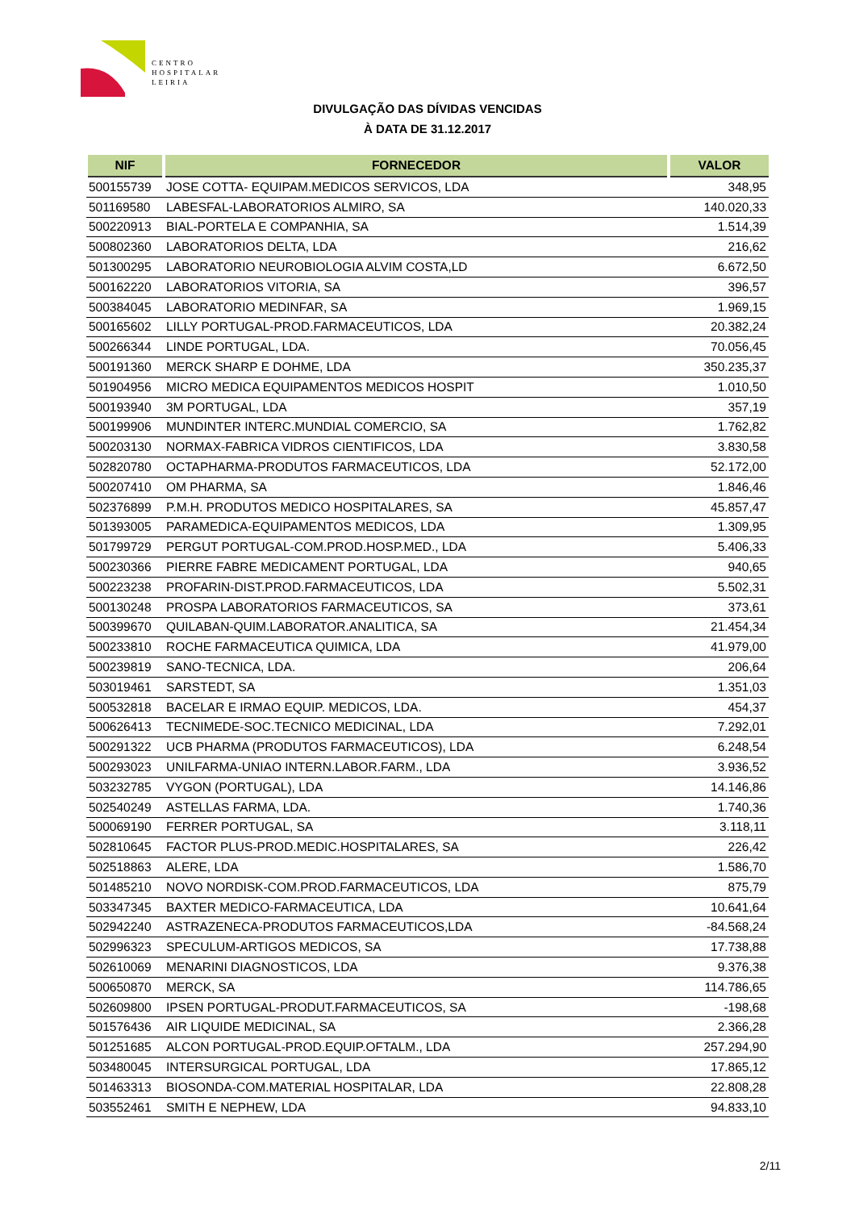CENTRO
HOSPITALAR
LEIRIA
DIVULGAÇÃO DAS DÍVIDAS VENCIDAS
À DATA DE 31.12.2017
| NIF | FORNECEDOR | VALOR |
| --- | --- | --- |
| 500155739 | JOSE COTTA- EQUIPAM.MEDICOS SERVICOS, LDA | 348,95 |
| 501169580 | LABESFAL-LABORATORIOS ALMIRO, SA | 140.020,33 |
| 500220913 | BIAL-PORTELA E COMPANHIA, SA | 1.514,39 |
| 500802360 | LABORATORIOS DELTA, LDA | 216,62 |
| 501300295 | LABORATORIO NEUROBIOLOGIA ALVIM COSTA,LD | 6.672,50 |
| 500162220 | LABORATORIOS VITORIA, SA | 396,57 |
| 500384045 | LABORATORIO MEDINFAR, SA | 1.969,15 |
| 500165602 | LILLY PORTUGAL-PROD.FARMACEUTICOS, LDA | 20.382,24 |
| 500266344 | LINDE PORTUGAL, LDA. | 70.056,45 |
| 500191360 | MERCK SHARP E DOHME, LDA | 350.235,37 |
| 501904956 | MICRO MEDICA EQUIPAMENTOS MEDICOS HOSPIT | 1.010,50 |
| 500193940 | 3M PORTUGAL, LDA | 357,19 |
| 500199906 | MUNDINTER INTERC.MUNDIAL COMERCIO, SA | 1.762,82 |
| 500203130 | NORMAX-FABRICA VIDROS CIENTIFICOS, LDA | 3.830,58 |
| 502820780 | OCTAPHARMA-PRODUTOS FARMACEUTICOS, LDA | 52.172,00 |
| 500207410 | OM PHARMA, SA | 1.846,46 |
| 502376899 | P.M.H. PRODUTOS MEDICO HOSPITALARES, SA | 45.857,47 |
| 501393005 | PARAMEDICA-EQUIPAMENTOS MEDICOS, LDA | 1.309,95 |
| 501799729 | PERGUT PORTUGAL-COM.PROD.HOSP.MED., LDA | 5.406,33 |
| 500230366 | PIERRE FABRE MEDICAMENT PORTUGAL, LDA | 940,65 |
| 500223238 | PROFARIN-DIST.PROD.FARMACEUTICOS, LDA | 5.502,31 |
| 500130248 | PROSPA LABORATORIOS FARMACEUTICOS, SA | 373,61 |
| 500399670 | QUILABAN-QUIM.LABORATOR.ANALITICA, SA | 21.454,34 |
| 500233810 | ROCHE FARMACEUTICA QUIMICA, LDA | 41.979,00 |
| 500239819 | SANO-TECNICA, LDA. | 206,64 |
| 503019461 | SARSTEDT, SA | 1.351,03 |
| 500532818 | BACELAR E IRMAO EQUIP. MEDICOS, LDA. | 454,37 |
| 500626413 | TECNIMEDE-SOC.TECNICO MEDICINAL, LDA | 7.292,01 |
| 500291322 | UCB PHARMA (PRODUTOS FARMACEUTICOS), LDA | 6.248,54 |
| 500293023 | UNILFARMA-UNIAO INTERN.LABOR.FARM., LDA | 3.936,52 |
| 503232785 | VYGON (PORTUGAL), LDA | 14.146,86 |
| 502540249 | ASTELLAS FARMA, LDA. | 1.740,36 |
| 500069190 | FERRER PORTUGAL, SA | 3.118,11 |
| 502810645 | FACTOR PLUS-PROD.MEDIC.HOSPITALARES, SA | 226,42 |
| 502518863 | ALERE, LDA | 1.586,70 |
| 501485210 | NOVO NORDISK-COM.PROD.FARMACEUTICOS, LDA | 875,79 |
| 503347345 | BAXTER MEDICO-FARMACEUTICA, LDA | 10.641,64 |
| 502942240 | ASTRAZENECA-PRODUTOS FARMACEUTICOS,LDA | -84.568,24 |
| 502996323 | SPECULUM-ARTIGOS MEDICOS, SA | 17.738,88 |
| 502610069 | MENARINI DIAGNOSTICOS, LDA | 9.376,38 |
| 500650870 | MERCK, SA | 114.786,65 |
| 502609800 | IPSEN PORTUGAL-PRODUT.FARMACEUTICOS, SA | -198,68 |
| 501576436 | AIR LIQUIDE MEDICINAL, SA | 2.366,28 |
| 501251685 | ALCON PORTUGAL-PROD.EQUIP.OFTALM., LDA | 257.294,90 |
| 503480045 | INTERSURGICAL PORTUGAL, LDA | 17.865,12 |
| 501463313 | BIOSONDA-COM.MATERIAL HOSPITALAR, LDA | 22.808,28 |
| 503552461 | SMITH E NEPHEW, LDA | 94.833,10 |
2/11